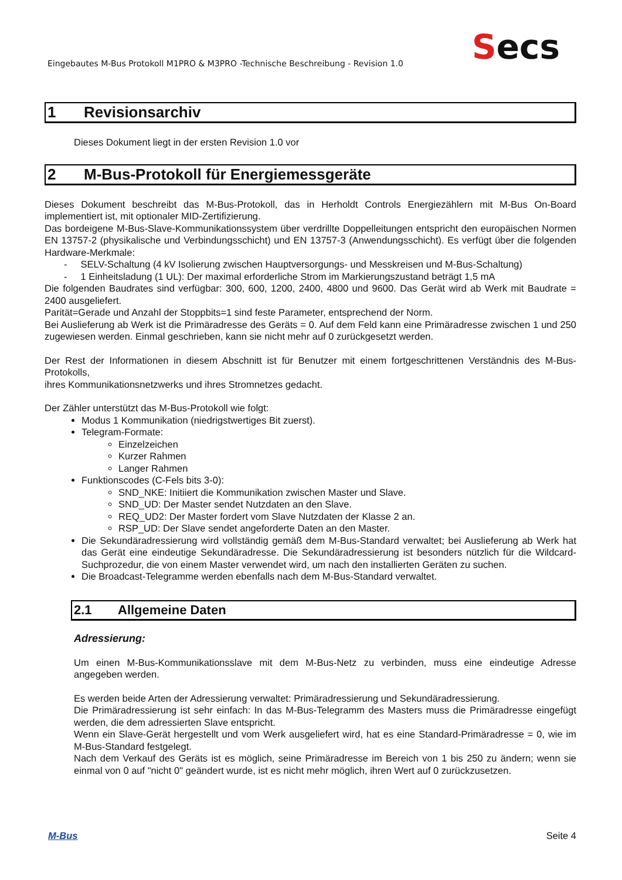Eingebautes M-Bus Protokoll M1PRO & M3PRO -Technische Beschreibung - Revision 1.0
Secs
1 Revisionsarchiv
Dieses Dokument liegt in der ersten Revision 1.0 vor
2 M-Bus-Protokoll für Energiemessgeräte
Dieses Dokument beschreibt das M-Bus-Protokoll, das in Herholdt Controls Energiezählern mit M-Bus On-Board implementiert ist, mit optionaler MID-Zertifizierung.
Das bordeigene M-Bus-Slave-Kommunikationssystem über verdrillte Doppelleitungen entspricht den europäischen Normen EN 13757-2 (physikalische und Verbindungsschicht) und EN 13757-3 (Anwendungsschicht). Es verfügt über die folgenden Hardware-Merkmale:
- SELV-Schaltung (4 kV Isolierung zwischen Hauptversorgungs- und Messkreisen und M-Bus-Schaltung)
- 1 Einheitsladung (1 UL): Der maximal erforderliche Strom im Markierungszustand beträgt 1,5 mA
Die folgenden Baudrates sind verfügbar: 300, 600, 1200, 2400, 4800 und 9600. Das Gerät wird ab Werk mit Baudrate = 2400 ausgeliefert.
Parität=Gerade und Anzahl der Stoppbits=1 sind feste Parameter, entsprechend der Norm.
Bei Auslieferung ab Werk ist die Primäradresse des Geräts = 0. Auf dem Feld kann eine Primäradresse zwischen 1 und 250 zugewiesen werden. Einmal geschrieben, kann sie nicht mehr auf 0 zurückgesetzt werden.
Der Rest der Informationen in diesem Abschnitt ist für Benutzer mit einem fortgeschrittenen Verständnis des M-Bus-Protokolls,
ihres Kommunikationsnetzwerks und ihres Stromnetzes gedacht.
Der Zähler unterstützt das M-Bus-Protokoll wie folgt:
Modus 1 Kommunikation (niedrigstwertiges Bit zuerst).
Telegram-Formate:
Einzelzeichen
Kurzer Rahmen
Langer Rahmen
Funktionscodes (C-Fels bits 3-0):
SND_NKE: Initiiert die Kommunikation zwischen Master und Slave.
SND_UD: Der Master sendet Nutzdaten an den Slave.
REQ_UD2: Der Master fordert vom Slave Nutzdaten der Klasse 2 an.
RSP_UD: Der Slave sendet angeforderte Daten an den Master.
Die Sekundäradressierung wird vollständig gemäß dem M-Bus-Standard verwaltet; bei Auslieferung ab Werk hat das Gerät eine eindeutige Sekundäradresse. Die Sekundäradressierung ist besonders nützlich für die Wildcard-Suchprozedur, die von einem Master verwendet wird, um nach den installierten Geräten zu suchen.
Die Broadcast-Telegramme werden ebenfalls nach dem M-Bus-Standard verwaltet.
2.1 Allgemeine Daten
Adressierung:
Um einen M-Bus-Kommunikationsslave mit dem M-Bus-Netz zu verbinden, muss eine eindeutige Adresse angegeben werden.
Es werden beide Arten der Adressierung verwaltet: Primäradressierung und Sekundäradressierung.
Die Primäradressierung ist sehr einfach: In das M-Bus-Telegramm des Masters muss die Primäradresse eingefügt werden, die dem adressierten Slave entspricht.
Wenn ein Slave-Gerät hergestellt und vom Werk ausgeliefert wird, hat es eine Standard-Primäradresse = 0, wie im M-Bus-Standard festgelegt.
Nach dem Verkauf des Geräts ist es möglich, seine Primäradresse im Bereich von 1 bis 250 zu ändern; wenn sie einmal von 0 auf "nicht 0" geändert wurde, ist es nicht mehr möglich, ihren Wert auf 0 zurückzusetzen.
M-Bus Seite 4